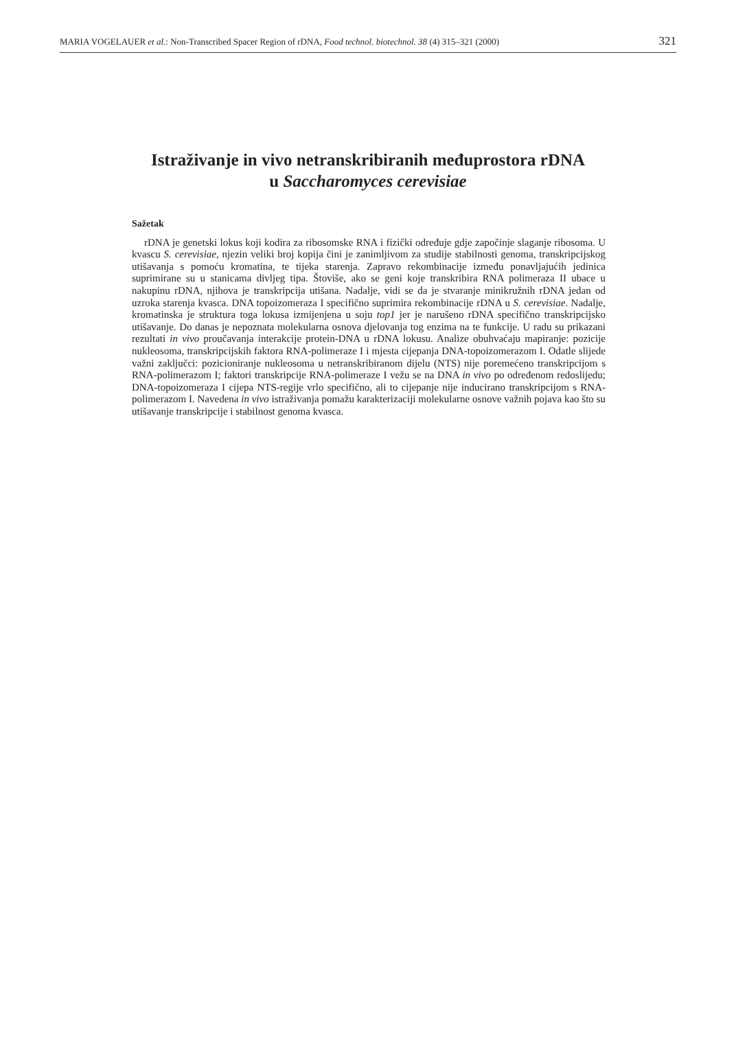MARIA VOGELAUER et al.: Non-Transcribed Spacer Region of rDNA, Food technol. biotechnol. 38 (4) 315–321 (2000) 321
Istraživanje in vivo netranskribiranih međuprostora rDNA
u Saccharomyces cerevisiae
Sažetak
rDNA je genetski lokus koji kodira za ribosomske RNA i fizički određuje gdje započinje slaganje ribosoma. U kvascu S. cerevisiae, njezin veliki broj kopija čini je zanimljivom za studije stabilnosti genoma, transkripcijskog utišavanja s pomoću kromatina, te tijeka starenja. Zapravo rekombinacije između ponavljajućih jedinica suprimirane su u stanicama divljeg tipa. Štoviše, ako se geni koje transkribira RNA polimeraza II ubace u nakupinu rDNA, njihova je transkripcija utišana. Nadalje, vidi se da je stvaranje minikružnih rDNA jedan od uzroka starenja kvasca. DNA topoizomeraza I specifično suprimira rekombinacije rDNA u S. cerevisiae. Nadalje, kromatinska je struktura toga lokusa izmijenjena u soju top1 jer je narušeno rDNA specifično transkripcijsko utišavanje. Do danas je nepoznata molekularna osnova djelovanja tog enzima na te funkcije. U radu su prikazani rezultati in vivo proučavanja interakcije protein-DNA u rDNA lokusu. Analize obuhvaćaju mapiranje: pozicije nukleosoma, transkripcijskih faktora RNA-polimeraze I i mjesta cijepanja DNA-topoizomerazom I. Odatle slijede važni zaključci: pozicioniranje nukleosoma u netranskribiranom dijelu (NTS) nije poremećeno transkripcijom s RNA-polimerazom I; faktori transkripcije RNA-polimeraze I vežu se na DNA in vivo po određenom redoslijedu; DNA-topoizomeraza I cijepa NTS-regije vrlo specifično, ali to cijepanje nije inducirano transkripcijom s RNA-polimerazom I. Navedena in vivo istraživanja pomažu karakterizaciji molekularne osnove važnih pojava kao što su utišavanje transkripcije i stabilnost genoma kvasca.